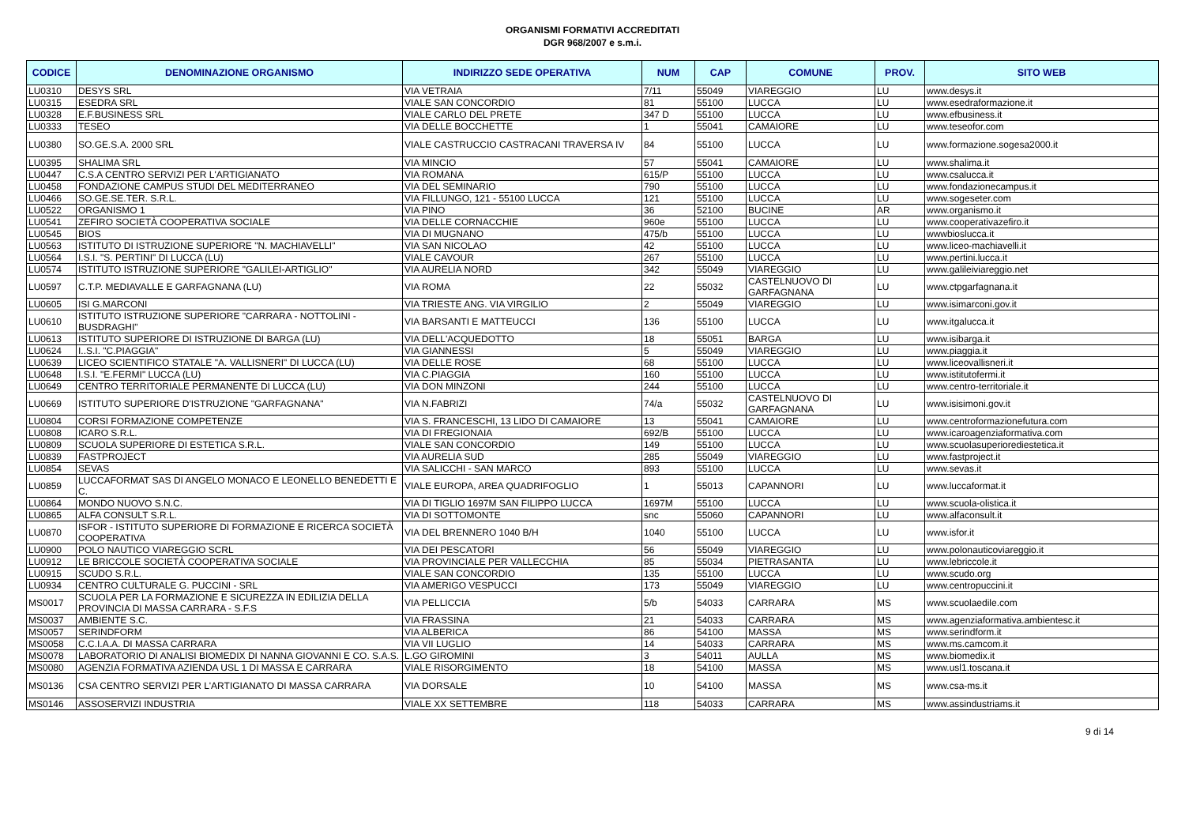ORGANISMI FORMATIVI ACCREDITATI
DGR 968/2007 e s.m.i.
| CODICE | DENOMINAZIONE ORGANISMO | INDIRIZZO SEDE OPERATIVA | NUM | CAP | COMUNE | PROV. | SITO WEB |
| --- | --- | --- | --- | --- | --- | --- | --- |
| LU0310 | DESYS SRL | VIA VETRAIA | 7/11 | 55049 | VIAREGGIO | LU | www.desys.it |
| LU0315 | ESEDRA SRL | VIALE SAN CONCORDIO | 81 | 55100 | LUCCA | LU | www.esedraformazione.it |
| LU0328 | E.F.BUSINESS SRL | VIALE CARLO DEL PRETE | 347 D | 55100 | LUCCA | LU | www.efbusiness.it |
| LU0333 | TESEO | VIA DELLE BOCCHETTE | 1 | 55041 | CAMAIORE | LU | www.teseofor.com |
| LU0380 | SO.GE.S.A. 2000 SRL | VIALE CASTRUCCIO CASTRACANI TRAVERSA IV | 84 | 55100 | LUCCA | LU | www.formazione.sogesa2000.it |
| LU0395 | SHALIMA SRL | VIA MINCIO | 57 | 55041 | CAMAIORE | LU | www.shalima.it |
| LU0447 | C.S.A CENTRO SERVIZI PER L'ARTIGIANATO | VIA ROMANA | 615/P | 55100 | LUCCA | LU | www.csalucca.it |
| LU0458 | FONDAZIONE CAMPUS STUDI DEL MEDITERRANEO | VIA DEL SEMINARIO | 790 | 55100 | LUCCA | LU | www.fondazionecampus.it |
| LU0466 | SO.GE.SE.TER. S.R.L. | VIA FILLUNGO, 121 - 55100 LUCCA | 121 | 55100 | LUCCA | LU | www.sogeseter.com |
| LU0522 | ORGANISMO 1 | VIA PINO | 36 | 52100 | BUCINE | AR | www.organismo.it |
| LU0541 | ZEFIRO SOCIETÀ COOPERATIVA SOCIALE | VIA DELLE CORNACCHIE | 960e | 55100 | LUCCA | LU | www.cooperativazefiro.it |
| LU0545 | BIOS | VIA DI MUGNANO | 475/b | 55100 | LUCCA | LU | wwwbioslucca.it |
| LU0563 | ISTITUTO DI ISTRUZIONE SUPERIORE "N. MACHIAVELLI" | VIA SAN NICOLAO | 42 | 55100 | LUCCA | LU | www.liceo-machiavelli.it |
| LU0564 | I.S.I. "S. PERTINI" DI LUCCA (LU) | VIALE CAVOUR | 267 | 55100 | LUCCA | LU | www.pertini.lucca.it |
| LU0574 | ISTITUTO ISTRUZIONE SUPERIORE "GALILEI-ARTIGLIO" | VIA AURELIA NORD | 342 | 55049 | VIAREGGIO | LU | www.galileiviareggio.net |
| LU0597 | C.T.P. MEDIAVALLE E GARFAGNANA (LU) | VIA ROMA | 22 | 55032 | CASTELNUOVO DI GARFAGNANA | LU | www.ctpgarfagnana.it |
| LU0605 | ISI G.MARCONI | VIA TRIESTE ANG. VIA VIRGILIO | 2 | 55049 | VIAREGGIO | LU | www.isimarconi.gov.it |
| LU0610 | ISTITUTO ISTRUZIONE SUPERIORE "CARRARA - NOTTOLINI - BUSDRAGHI" | VIA BARSANTI E MATTEUCCI | 136 | 55100 | LUCCA | LU | www.itgalucca.it |
| LU0613 | ISTITUTO SUPERIORE DI ISTRUZIONE DI BARGA (LU) | VIA DELL'ACQUEDOTTO | 18 | 55051 | BARGA | LU | www.isibarga.it |
| LU0624 | I..S.I. "C.PIAGGIA" | VIA GIANNESSI | 5 | 55049 | VIAREGGIO | LU | www.piaggia.it |
| LU0639 | LICEO SCIENTIFICO STATALE "A. VALLISNERI" DI LUCCA (LU) | VIA DELLE ROSE | 68 | 55100 | LUCCA | LU | www.liceovallisneri.it |
| LU0648 | I.S.I. "E.FERMI" LUCCA (LU) | VIA C.PIAGGIA | 160 | 55100 | LUCCA | LU | www.istitutofermi.it |
| LU0649 | CENTRO TERRITORIALE PERMANENTE DI LUCCA (LU) | VIA DON MINZONI | 244 | 55100 | LUCCA | LU | www.centro-territoriale.it |
| LU0669 | ISTITUTO SUPERIORE D'ISTRUZIONE "GARFAGNANA" | VIA N.FABRIZI | 74/a | 55032 | CASTELNUOVO DI GARFAGNANA | LU | www.isisimoni.gov.it |
| LU0804 | CORSI FORMAZIONE COMPETENZE | VIA S. FRANCESCHI, 13 LIDO DI CAMAIORE | 13 | 55041 | CAMAIORE | LU | www.centroformazionefutura.com |
| LU0808 | ICARO S.R.L. | VIA DI FREGIONAIA | 692/B | 55100 | LUCCA | LU | www.icaroagenziaformativa.com |
| LU0809 | SCUOLA SUPERIORE DI ESTETICA S.R.L. | VIALE SAN CONCORDIO | 149 | 55100 | LUCCA | LU | www.scuolasuperiorediestetica.it |
| LU0839 | FASTPROJECT | VIA AURELIA SUD | 285 | 55049 | VIAREGGIO | LU | www.fastproject.it |
| LU0854 | SEVAS | VIA SALICCHI - SAN MARCO | 893 | 55100 | LUCCA | LU | www.sevas.it |
| LU0859 | LUCCAFORMAT SAS DI ANGELO MONACO E LEONELLO BENEDETTI E C. | VIALE EUROPA, AREA QUADRIFOGLIO | 1 | 55013 | CAPANNORI | LU | www.luccaformat.it |
| LU0864 | MONDO NUOVO S.N.C. | VIA DI TIGLIO 1697M SAN FILIPPO LUCCA | 1697M | 55100 | LUCCA | LU | www.scuola-olistica.it |
| LU0865 | ALFA CONSULT S.R.L. | VIA DI SOTTOMONTE | snc | 55060 | CAPANNORI | LU | www.alfaconsult.it |
| LU0870 | ISFOR - ISTITUTO SUPERIORE DI FORMAZIONE E RICERCA SOCIETÀ COOPERATIVA | VIA DEL BRENNERO 1040 B/H | 1040 | 55100 | LUCCA | LU | www.isfor.it |
| LU0900 | POLO NAUTICO VIAREGGIO SCRL | VIA DEI PESCATORI | 56 | 55049 | VIAREGGIO | LU | www.polonauticoviareggio.it |
| LU0912 | LE BRICCOLE SOCIETÀ COOPERATIVA SOCIALE | VIA PROVINCIALE PER VALLECCHIA | 85 | 55034 | PIETRASANTA | LU | www.lebriccole.it |
| LU0915 | SCUDO S.R.L. | VIALE SAN CONCORDIO | 135 | 55100 | LUCCA | LU | www.scudo.org |
| LU0934 | CENTRO CULTURALE G. PUCCINI - SRL | VIA AMERIGO VESPUCCI | 173 | 55049 | VIAREGGIO | LU | www.centropuccini.it |
| MS0017 | SCUOLA PER LA FORMAZIONE E SICUREZZA IN EDILIZIA DELLA PROVINCIA DI MASSA CARRARA - S.F.S | VIA PELLICCIA | 5/b | 54033 | CARRARA | MS | www.scuolaedile.com |
| MS0037 | AMBIENTE S.C. | VIA FRASSINA | 21 | 54033 | CARRARA | MS | www.agenziaformativa.ambientesc.it |
| MS0057 | SERINDFORM | VIA ALBERICA | 86 | 54100 | MASSA | MS | www.serindform.it |
| MS0058 | C.C.I.A.A. DI MASSA CARRARA | VIA VII LUGLIO | 14 | 54033 | CARRARA | MS | www.ms.camcom.it |
| MS0078 | LABORATORIO DI ANALISI BIOMEDIX DI NANNA GIOVANNI E CO. S.A.S. | L.GO GIROMINI | 3 | 54011 | AULLA | MS | www.biomedix.it |
| MS0080 | AGENZIA FORMATIVA AZIENDA USL 1 DI MASSA E CARRARA | VIALE RISORGIMENTO | 18 | 54100 | MASSA | MS | www.usl1.toscana.it |
| MS0136 | CSA CENTRO SERVIZI PER L'ARTIGIANATO DI MASSA CARRARA | VIA DORSALE | 10 | 54100 | MASSA | MS | www.csa-ms.it |
| MS0146 | ASSOSERVIZI INDUSTRIA | VIALE XX SETTEMBRE | 118 | 54033 | CARRARA | MS | www.assindustriams.it |
9 di 14